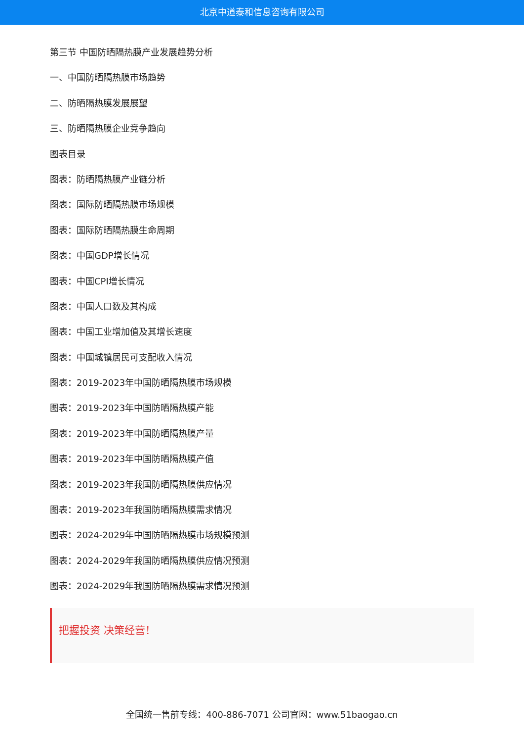北京中道泰和信息咨询有限公司
第三节 中国防晒隔热膜产业发展趋势分析
一、中国防晒隔热膜市场趋势
二、防晒隔热膜发展展望
三、防晒隔热膜企业竞争趋向
图表目录
图表：防晒隔热膜产业链分析
图表：国际防晒隔热膜市场规模
图表：国际防晒隔热膜生命周期
图表：中国GDP增长情况
图表：中国CPI增长情况
图表：中国人口数及其构成
图表：中国工业增加值及其增长速度
图表：中国城镇居民可支配收入情况
图表：2019-2023年中国防晒隔热膜市场规模
图表：2019-2023年中国防晒隔热膜产能
图表：2019-2023年中国防晒隔热膜产量
图表：2019-2023年中国防晒隔热膜产值
图表：2019-2023年我国防晒隔热膜供应情况
图表：2019-2023年我国防晒隔热膜需求情况
图表：2024-2029年中国防晒隔热膜市场规模预测
图表：2024-2029年我国防晒隔热膜供应情况预测
图表：2024-2029年我国防晒隔热膜需求情况预测
把握投资 决策经营！
全国统一售前专线：400-886-7071 公司官网：www.51baogao.cn